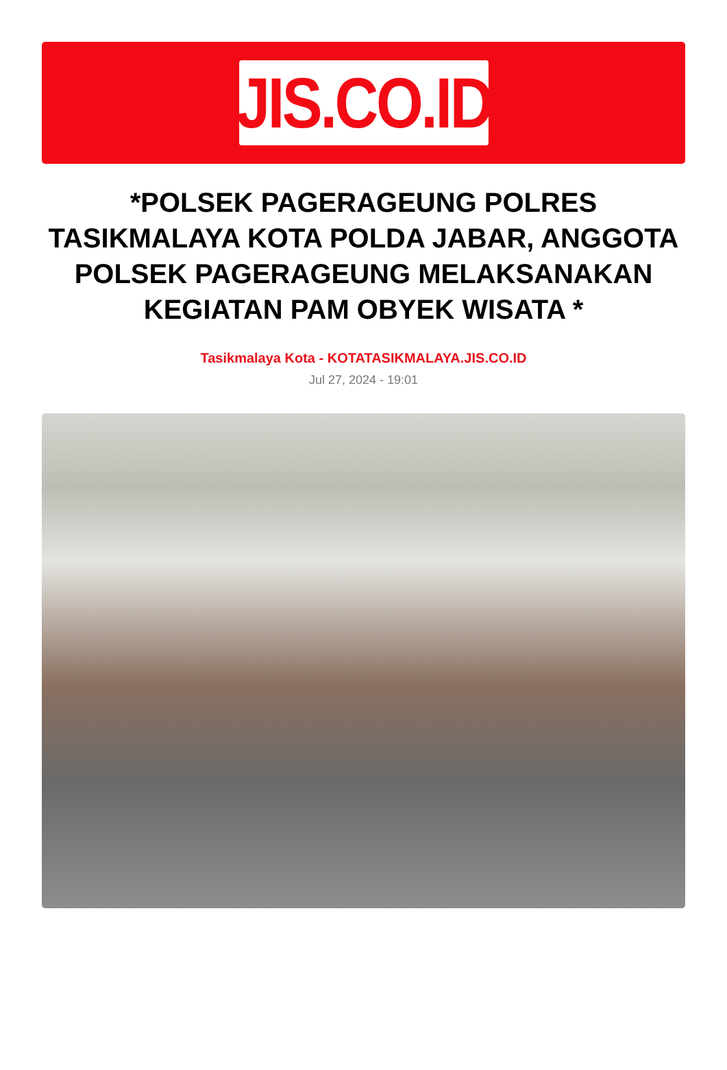JIS.CO.ID
*POLSEK PAGERAGEUNG POLRES TASIKMALAYA KOTA POLDA JABAR, ANGGOTA POLSEK PAGERAGEUNG MELAKSANAKAN KEGIATAN PAM OBYEK WISATA *
Tasikmalaya Kota - KOTATASIKMALAYA.JIS.CO.ID
Jul 27, 2024 - 19:01